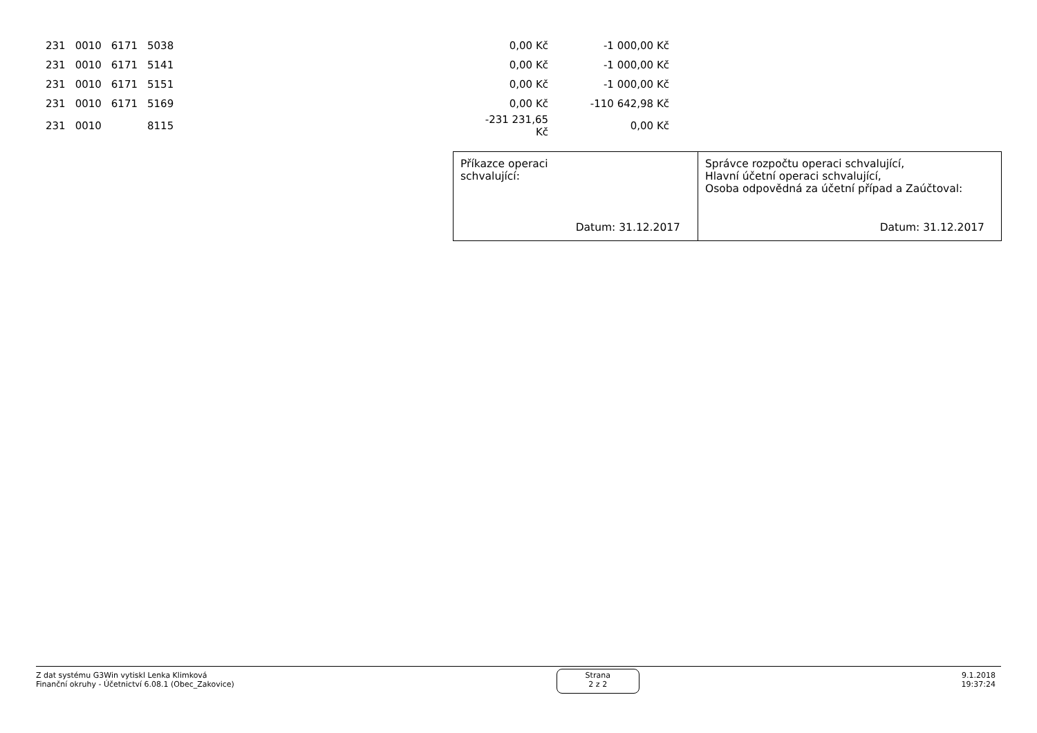| 231 | 0010 | 6171 | 5038 | 0,00 Kč | -1 000,00 Kč |
| 231 | 0010 | 6171 | 5141 | 0,00 Kč | -1 000,00 Kč |
| 231 | 0010 | 6171 | 5151 | 0,00 Kč | -1 000,00 Kč |
| 231 | 0010 | 6171 | 5169 | 0,00 Kč | -110 642,98 Kč |
| 231 | 0010 | | 8115 | -231 231,65 Kč | 0,00 Kč |
Příkazce operaci
schvalující:
Datum: 31.12.2017
Správce rozpočtu operaci schvalující,
Hlavní účetní operaci schvalující,
Osoba odpovědná za účetní případ a Zaúčtoval:
Datum: 31.12.2017
Z dat systému G3Win vytiskl Lenka Klimková
Finanční okruhy - Účetnictví 6.08.1 (Obec_Zakovice)
Strana
2 z 2
9.1.2018
19:37:24